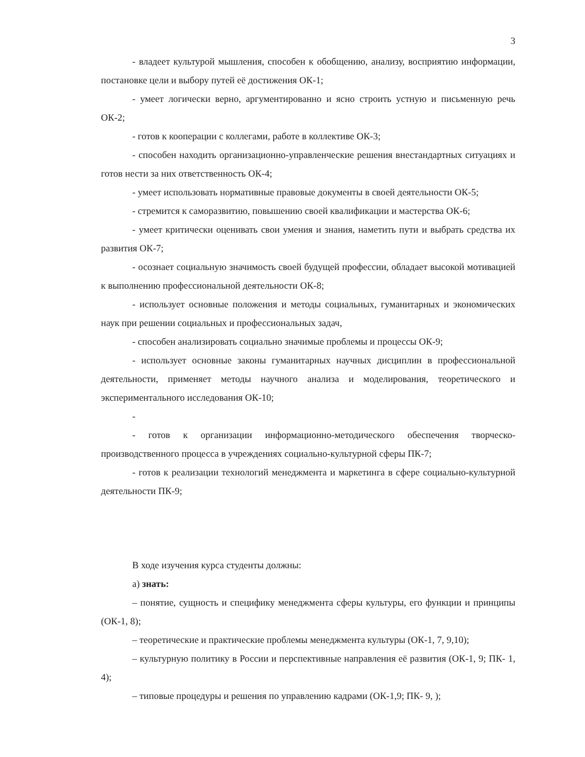3
- владеет культурой мышления, способен к обобщению, анализу, восприятию информации, постановке цели и выбору путей её достижения ОК-1;
- умеет логически верно, аргументированно и ясно строить устную и письменную речь ОК-2;
- готов к кооперации с коллегами, работе в коллективе ОК-3;
- способен находить организационно-управленческие решения внестандартных ситуациях и готов нести за них ответственность ОК-4;
- умеет использовать нормативные правовые документы в своей деятельности ОК-5;
- стремится к саморазвитию, повышению своей квалификации и мастерства ОК-6;
- умеет критически оценивать свои умения и знания, наметить пути и выбрать средства их развития ОК-7;
- осознает социальную значимость своей будущей профессии, обладает высокой мотивацией к выполнению профессиональной деятельности ОК-8;
- использует основные положения и методы социальных, гуманитарных и экономических наук при решении социальных и профессиональных задач,
- способен анализировать социально значимые проблемы и процессы ОК-9;
- использует основные законы гуманитарных научных дисциплин в профессиональной деятельности, применяет методы научного анализа и моделирования, теоретического и экспериментального исследования ОК-10;
-
- готов к организации информационно-методического обеспечения творческо-производственного процесса в учреждениях социально-культурной сферы ПК-7;
- готов к реализации технологий менеджмента и маркетинга в сфере социально-культурной деятельности ПК-9;
В ходе изучения курса студенты должны:
а) знать:
– понятие, сущность и специфику менеджмента сферы культуры, его функции и принципы (ОК-1, 8);
– теоретические и практические проблемы менеджмента культуры (ОК-1, 7, 9,10);
– культурную политику в России и перспективные направления её развития (ОК-1, 9; ПК- 1, 4);
– типовые процедуры и решения по управлению кадрами (ОК-1,9; ПК- 9, );